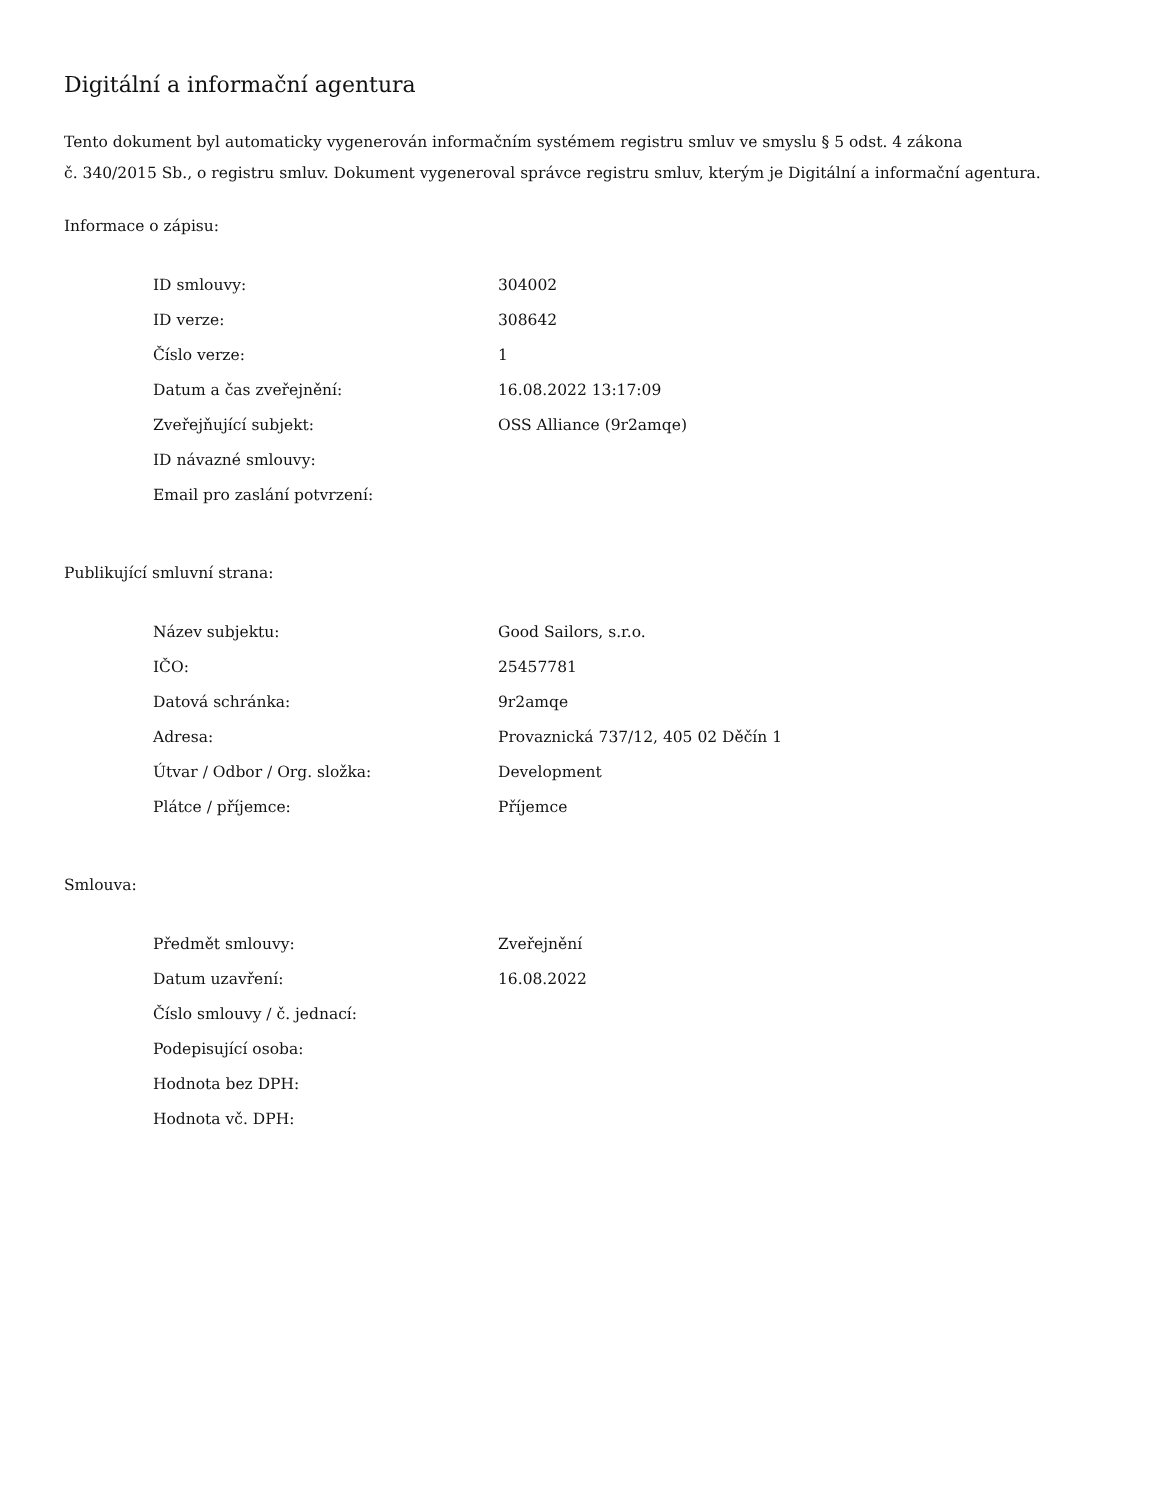Digitální a informační agentura
Tento dokument byl automaticky vygenerován informačním systémem registru smluv ve smyslu § 5 odst. 4 zákona
č. 340/2015 Sb., o registru smluv. Dokument vygeneroval správce registru smluv, kterým je Digitální a informační agentura.
Informace o zápisu:
| ID smlouvy: | 304002 |
| ID verze: | 308642 |
| Číslo verze: | 1 |
| Datum a čas zveřejnění: | 16.08.2022 13:17:09 |
| Zveřejňující subjekt: | OSS Alliance (9r2amqe) |
| ID návazné smlouvy: | |
| Email pro zaslání potvrzení: | |
Publikující smluvní strana:
| Název subjektu: | Good Sailors, s.r.o. |
| IČO: | 25457781 |
| Datová schránka: | 9r2amqe |
| Adresa: | Provaznická 737/12, 405 02 Děčín 1 |
| Útvar / Odbor / Org. složka: | Development |
| Plátce / příjemce: | Příjemce |
Smlouva:
| Předmět smlouvy: | Zveřejnění |
| Datum uzavření: | 16.08.2022 |
| Číslo smlouvy / č. jednací: | |
| Podepisující osoba: | |
| Hodnota bez DPH: | |
| Hodnota vč. DPH: | |